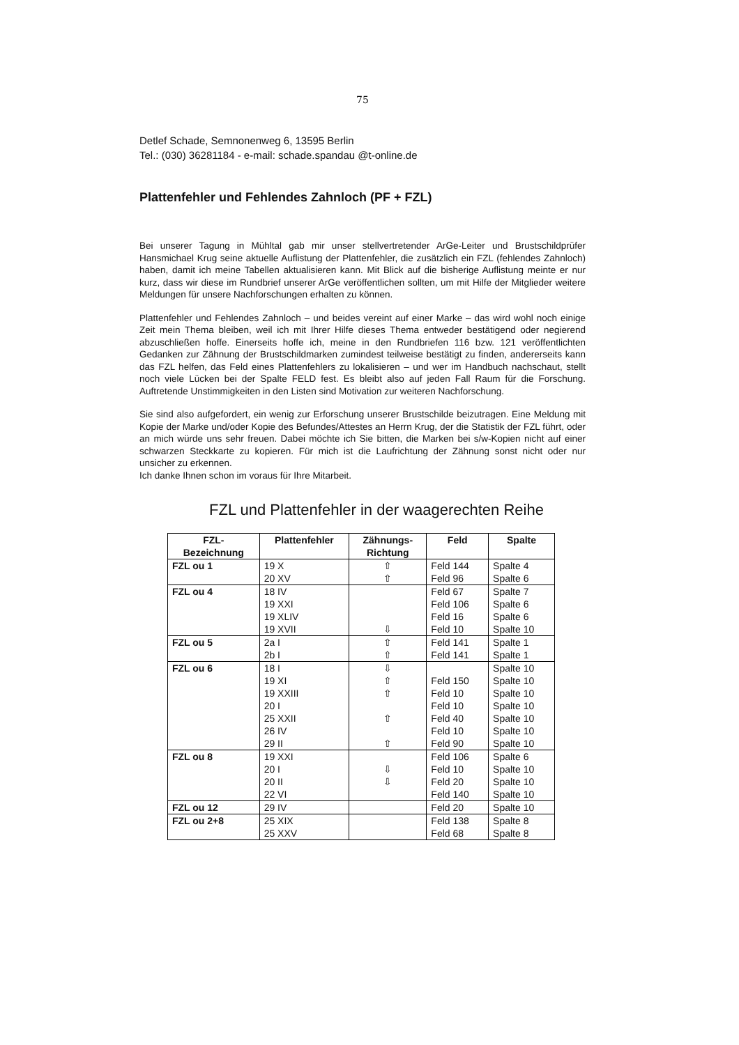75
Detlef Schade, Semnonenweg 6, 13595 Berlin
Tel.: (030) 36281184 - e-mail: schade.spandau @t-online.de
Plattenfehler und Fehlendes Zahnloch (PF + FZL)
Bei unserer Tagung in Mühltal gab mir unser stellvertretender ArGe-Leiter und Brustschildprüfer Hansmichael Krug seine aktuelle Auflistung der Plattenfehler, die zusätzlich ein FZL (fehlendes Zahnloch) haben, damit ich meine Tabellen aktualisieren kann. Mit Blick auf die bisherige Auflistung meinte er nur kurz, dass wir diese im Rundbrief unserer ArGe veröffentlichen sollten, um mit Hilfe der Mitglieder weitere Meldungen für unsere Nachforschungen erhalten zu können.
Plattenfehler und Fehlendes Zahnloch – und beides vereint auf einer Marke – das wird wohl noch einige Zeit mein Thema bleiben, weil ich mit Ihrer Hilfe dieses Thema entweder bestätigend oder negierend abzuschließen hoffe. Einerseits hoffe ich, meine in den Rundbriefen 116 bzw. 121 veröffentlichten Gedanken zur Zähnung der Brustschildmarken zumindest teilweise bestätigt zu finden, andererseits kann das FZL helfen, das Feld eines Plattenfehlers zu lokalisieren – und wer im Handbuch nachschaut, stellt noch viele Lücken bei der Spalte FELD fest. Es bleibt also auf jeden Fall Raum für die Forschung. Auftretende Unstimmigkeiten in den Listen sind Motivation zur weiteren Nachforschung.
Sie sind also aufgefordert, ein wenig zur Erforschung unserer Brustschilde beizutragen. Eine Meldung mit Kopie der Marke und/oder Kopie des Befundes/Attestes an Herrn Krug, der die Statistik der FZL führt, oder an mich würde uns sehr freuen. Dabei möchte ich Sie bitten, die Marken bei s/w-Kopien nicht auf einer schwarzen Steckkarte zu kopieren. Für mich ist die Laufrichtung der Zähnung sonst nicht oder nur unsicher zu erkennen.
Ich danke Ihnen schon im voraus für Ihre Mitarbeit.
FZL und Plattenfehler in der waagerechten Reihe
| FZL- Bezeichnung | Plattenfehler | Zähnungs- Richtung | Feld | Spalte |
| --- | --- | --- | --- | --- |
| FZL ou 1 | 19 X | ⇧ | Feld 144 | Spalte 4 |
| | 20 XV | ⇧ | Feld 96 | Spalte 6 |
| FZL ou 4 | 18 IV | | Feld 67 | Spalte 7 |
| | 19 XXI | | Feld 106 | Spalte 6 |
| | 19 XLIV | | Feld 16 | Spalte 6 |
| | 19 XVII | ⇩ | Feld 10 | Spalte 10 |
| FZL ou 5 | 2a I | ⇧ | Feld 141 | Spalte 1 |
| | 2b I | ⇧ | Feld 141 | Spalte 1 |
| FZL ou 6 | 18 I | ⇩ | | Spalte 10 |
| | 19 XI | ⇧ | Feld 150 | Spalte 10 |
| | 19 XXIII | ⇧ | Feld 10 | Spalte 10 |
| | 20 I | | Feld 10 | Spalte 10 |
| | 25 XXII | ⇧ | Feld 40 | Spalte 10 |
| | 26 IV | | Feld 10 | Spalte 10 |
| | 29 II | ⇧ | Feld 90 | Spalte 10 |
| FZL ou 8 | 19 XXI | | Feld 106 | Spalte 6 |
| | 20 I | ⇩ | Feld 10 | Spalte 10 |
| | 20 II | ⇩ | Feld 20 | Spalte 10 |
| | 22 VI | | Feld 140 | Spalte 10 |
| FZL ou 12 | 29 IV | | Feld 20 | Spalte 10 |
| FZL ou 2+8 | 25 XIX | | Feld 138 | Spalte 8 |
| | 25 XXV | | Feld 68 | Spalte 8 |